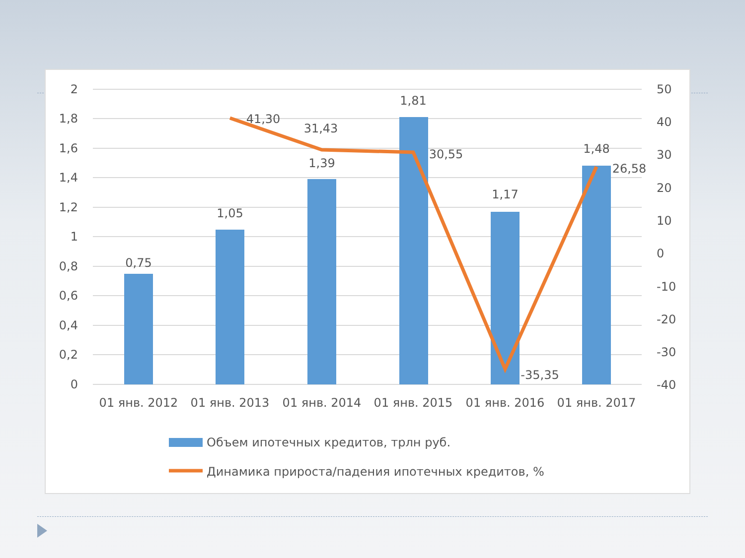2
1,8
1,6
1,4
1,2
1
0,8
0,6
0,4
0,2
0
50
40
30
20
10
0
-10
-20
-30
-40
0,75
1,05
1,39
1,81
1,17
1,48
41,30
31,43
30,55
-35,35
26,58
01 янв. 2012
01 янв. 2013
01 янв. 2014
01 янв. 2015
01 янв. 2016
01 янв. 2017
Объем ипотечных кредитов, трлн руб.
Динамика прироста/падения ипотечных кредитов, %